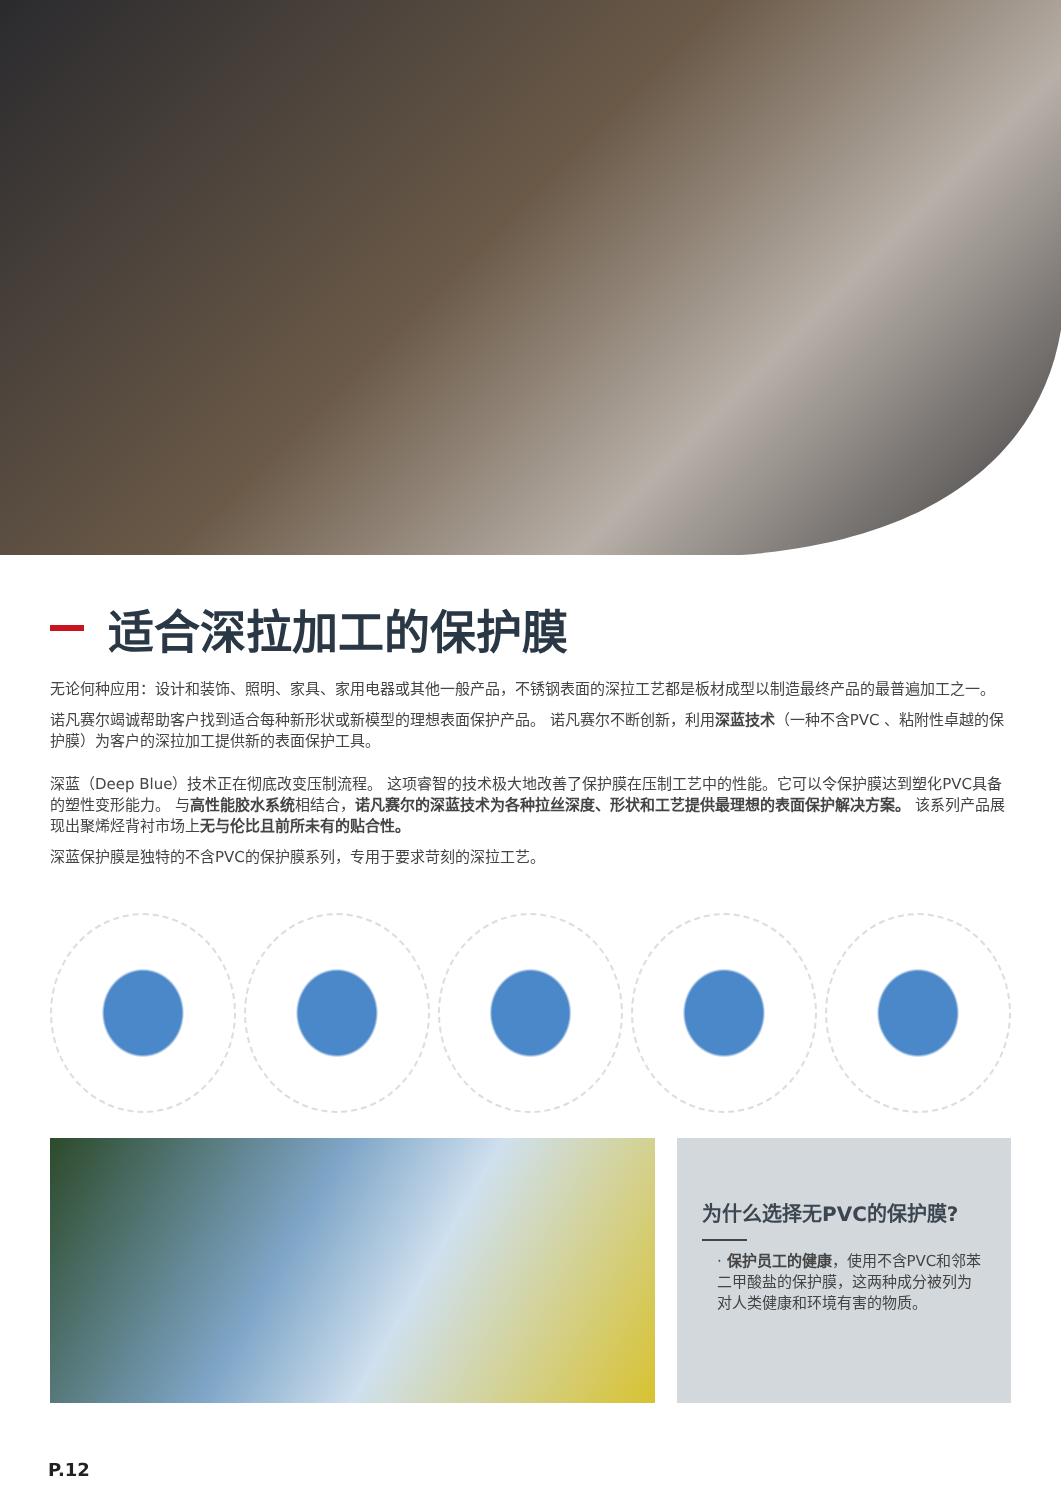适合深拉加工的保护膜
无论何种应用：设计和装饰、照明、家具、家用电器或其他一般产品，不锈钢表面的深拉工艺都是板材成型以制造最终产品的最普遍加工之一。
诺凡赛尔竭诚帮助客户找到适合每种新形状或新模型的理想表面保护产品。 诺凡赛尔不断创新，利用深蓝技术（一种不含PVC 、粘附性卓越的保护膜）为客户的深拉加工提供新的表面保护工具。
深蓝（Deep Blue）技术正在彻底改变压制流程。 这项睿智的技术极大地改善了保护膜在压制工艺中的性能。它可以令保护膜达到塑化PVC具备的塑性变形能力。 与高性能胶水系统相结合，诺凡赛尔的深蓝技术为各种拉丝深度、形状和工艺提供最理想的表面保护解决方案。 该系列产品展现出聚烯烃背衬市场上无与伦比且前所未有的贴合性。
深蓝保护膜是独特的不含PVC的保护膜系列，专用于要求苛刻的深拉工艺。
为什么选择无PVC的保护膜?
· 保护员工的健康，使用不含PVC和邻苯二甲酸盐的保护膜，这两种成分被列为对人类健康和环境有害的物质。
P.12